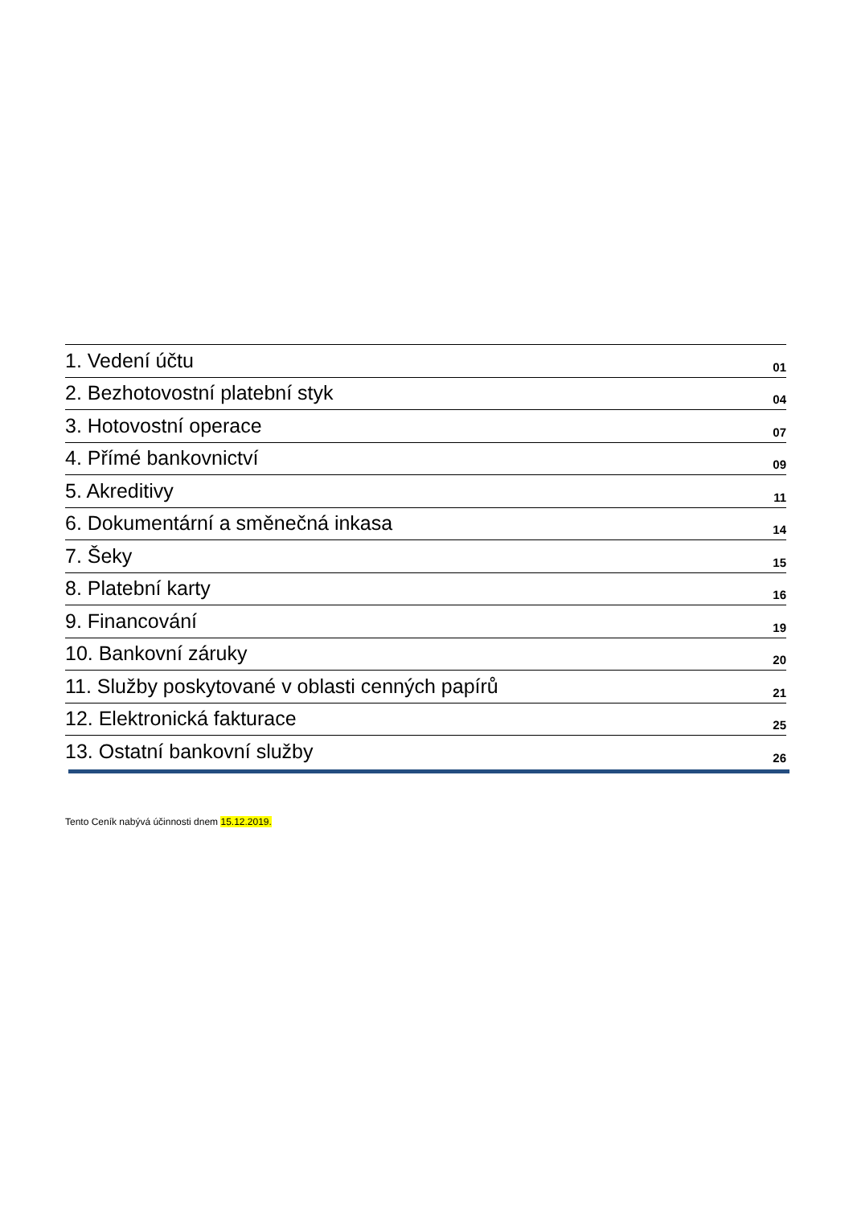1. Vedení účtu 01
2. Bezhotovostní platební styk 04
3. Hotovostní operace 07
4. Přímé bankovnictví 09
5. Akreditivy 11
6. Dokumentární a směnečná inkasa 14
7. Šeky 15
8. Platební karty 16
9. Financování 19
10. Bankovní záruky 20
11. Služby poskytované v oblasti cenných papírů 21
12. Elektronická fakturace 25
13. Ostatní bankovní služby 26
Tento Ceník nabývá účinnosti dnem 15.12.2019.